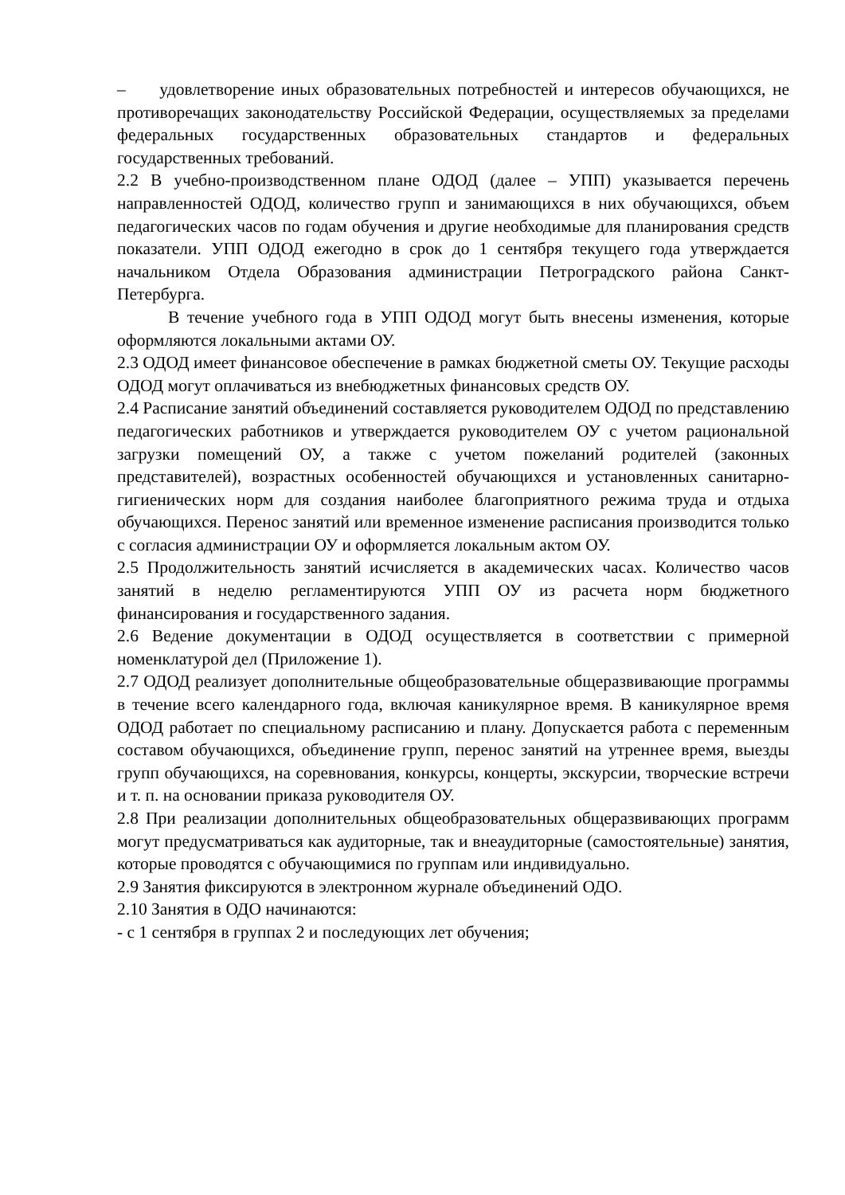– удовлетворение иных образовательных потребностей и интересов обучающихся, не противоречащих законодательству Российской Федерации, осуществляемых за пределами федеральных государственных образовательных стандартов и федеральных государственных требований.
2.2 В учебно-производственном плане ОДОД (далее – УПП) указывается перечень направленностей ОДОД, количество групп и занимающихся в них обучающихся, объем педагогических часов по годам обучения и другие необходимые для планирования средств показатели. УПП ОДОД ежегодно в срок до 1 сентября текущего года утверждается начальником Отдела Образования администрации Петроградского района Санкт-Петербурга.
В течение учебного года в УПП ОДОД могут быть внесены изменения, которые оформляются локальными актами ОУ.
2.3 ОДОД имеет финансовое обеспечение в рамках бюджетной сметы ОУ. Текущие расходы ОДОД могут оплачиваться из внебюджетных финансовых средств ОУ.
2.4 Расписание занятий объединений составляется руководителем ОДОД по представлению педагогических работников и утверждается руководителем ОУ с учетом рациональной загрузки помещений ОУ, а также с учетом пожеланий родителей (законных представителей), возрастных особенностей обучающихся и установленных санитарно-гигиенических норм для создания наиболее благоприятного режима труда и отдыха обучающихся. Перенос занятий или временное изменение расписания производится только с согласия администрации ОУ и оформляется локальным актом ОУ.
2.5 Продолжительность занятий исчисляется в академических часах. Количество часов занятий в неделю регламентируются УПП ОУ из расчета норм бюджетного финансирования и государственного задания.
2.6 Ведение документации в ОДОД осуществляется в соответствии с примерной номенклатурой дел (Приложение 1).
2.7 ОДОД реализует дополнительные общеобразовательные общеразвивающие программы в течение всего календарного года, включая каникулярное время. В каникулярное время ОДОД работает по специальному расписанию и плану. Допускается работа с переменным составом обучающихся, объединение групп, перенос занятий на утреннее время, выезды групп обучающихся, на соревнования, конкурсы, концерты, экскурсии, творческие встречи и т. п. на основании приказа руководителя ОУ.
2.8 При реализации дополнительных общеобразовательных общеразвивающих программ могут предусматриваться как аудиторные, так и внеаудиторные (самостоятельные) занятия, которые проводятся с обучающимися по группам или индивидуально.
2.9 Занятия фиксируются в электронном журнале объединений ОДО.
2.10 Занятия в ОДО начинаются:
- с 1 сентября в группах 2 и последующих лет обучения;